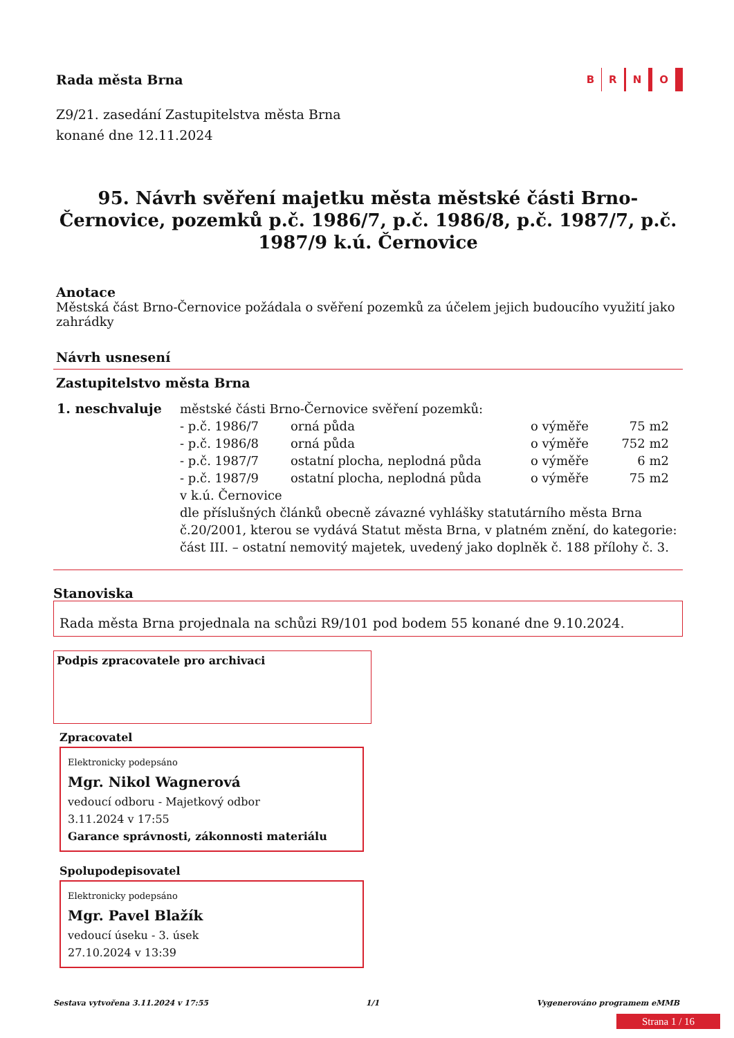Rada města Brna
B R N O
Z9/21. zasedání Zastupitelstva města Brna
konané dne 12.11.2024
95. Návrh svěření majetku města městské části Brno-Černovice, pozemků p.č. 1986/7, p.č. 1986/8, p.č. 1987/7, p.č. 1987/9 k.ú. Černovice
Anotace
Městská část Brno-Černovice požádala o svěření pozemků za účelem jejich budoucího využití jako zahrádky
Návrh usnesení
Zastupitelstvo města Brna
1. neschvaluje městské části Brno-Černovice svěření pozemků:
| - p.č. 1986/7 | orná půda | o výměře | 75 m2 |
| - p.č. 1986/8 | orná půda | o výměře | 752 m2 |
| - p.č. 1987/7 | ostatní plocha, neplodná půda | o výměře | 6 m2 |
| - p.č. 1987/9 | ostatní plocha, neplodná půda | o výměře | 75 m2 |
v k.ú. Černovice
dle příslušných článků obecně závazné vyhlášky statutárního města Brna č.20/2001, kterou se vydává Statut města Brna, v platném znění, do kategorie: část III. – ostatní nemovitý majetek, uvedený jako doplněk č. 188 přílohy č. 3.
Stanoviska
Rada města Brna projednala na schůzi R9/101 pod bodem 55 konané dne 9.10.2024.
Podpis zpracovatele pro archivaci
Zpracovatel
Elektronicky podepsáno
Mgr. Nikol Wagnerová
vedoucí odboru - Majetkový odbor
3.11.2024 v 17:55
Garance správnosti, zákonnosti materiálu
Spolupodepisovatel
Elektronicky podepsáno
Mgr. Pavel Blažík
vedoucí úseku - 3. úsek
27.10.2024 v 13:39
Sestava vytvořena 3.11.2024 v 17:55 1/1 Vygenerováno programem eMMB
Strana 1 / 16